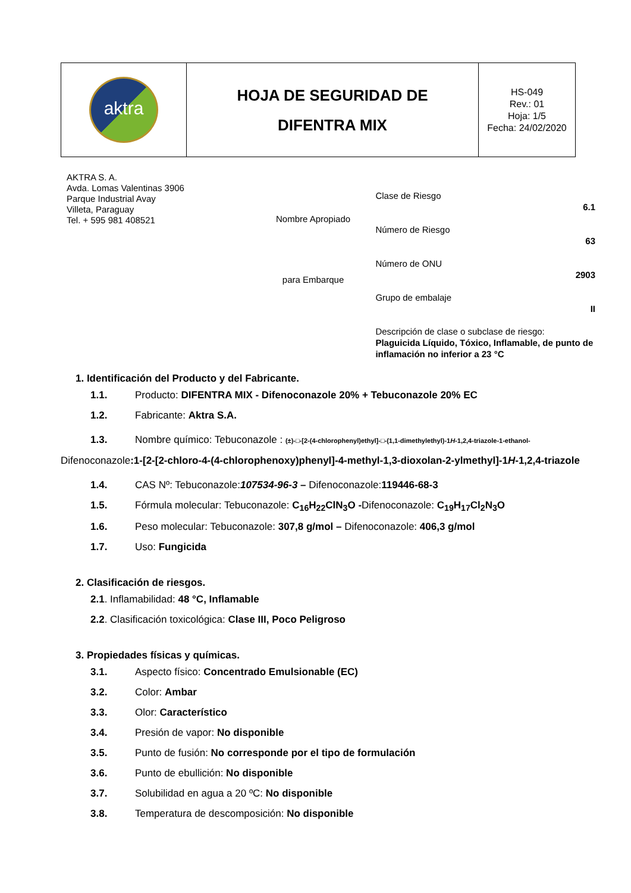| aktra | HOJA DE SEGURIDAD DE DIFENTRA MIX | HS-049 Rev.: 01 Hoja: 1/5 Fecha: 24/02/2020 |
AKTRA S. A.
Avda. Lomas Valentinas 3906
Parque Industrial Avay
Villeta, Paraguay
Tel. + 595 981 408521
Nombre Apropiado
para Embarque
Clase de Riesgo
6.1
Número de Riesgo
63
Número de ONU
2903
Grupo de embalaje
II
Descripción de clase o subclase de riesgo:
Plaguicida Líquido, Tóxico, Inflamable, de punto de inflamación no inferior a 23 °C
1. Identificación del Producto y del Fabricante.
1.1. Producto: DIFENTRA MIX - Difenoconazole 20% + Tebuconazole 20% EC
1.2. Fabricante: Aktra S.A.
1.3. Nombre químico: Tebuconazole : (±)-□-[2-(4-chlorophenyl)ethyl]-□-(1,1-dimethylethyl)-1H-1,2,4-triazole-1-ethanol- Difenoconazole:1-[2-[2-chloro-4-(4-chlorophenoxy)phenyl]-4-methyl-1,3-dioxolan-2-ylmethyl]-1H-1,2,4-triazole
1.4. CAS Nº: Tebuconazole:107534-96-3 – Difenoconazole:119446-68-3
1.5. Fórmula molecular: Tebuconazole: C<sub>16</sub>H<sub>22</sub>ClN<sub>3</sub>O -Difenoconazole: C<sub>19</sub>H<sub>17</sub>Cl<sub>2</sub>N<sub>3</sub>O
1.6. Peso molecular: Tebuconazole: 307,8 g/mol – Difenoconazole: 406,3 g/mol
1.7. Uso: Fungicida
2. Clasificación de riesgos.
2.1. Inflamabilidad: 48 °C, Inflamable
2.2. Clasificación toxicológica: Clase III, Poco Peligroso
3. Propiedades físicas y químicas.
3.1. Aspecto físico: Concentrado Emulsionable (EC)
3.2. Color: Ambar
3.3. Olor: Característico
3.4. Presión de vapor: No disponible
3.5. Punto de fusión: No corresponde por el tipo de formulación
3.6. Punto de ebullición: No disponible
3.7. Solubilidad en agua a 20 ºC: No disponible
3.8. Temperatura de descomposición: No disponible